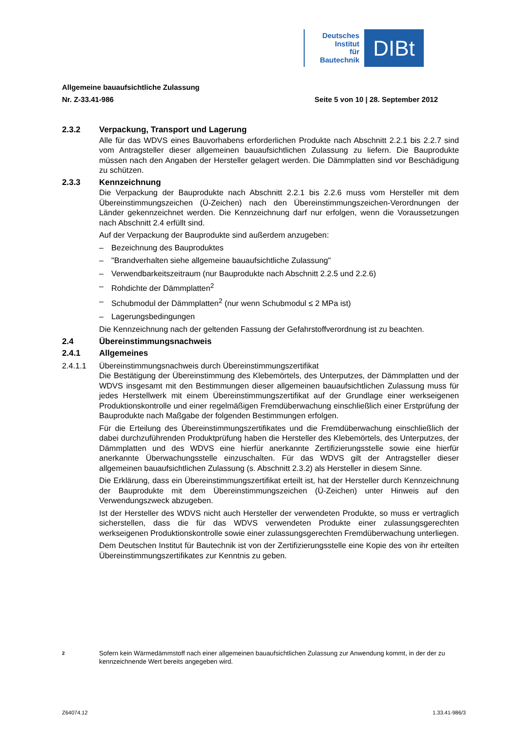Deutsches
Institut
für
Bautechnik
DIBt
Allgemeine bauaufsichtliche Zulassung
Nr. Z-33.41-986 Seite 5 von 10 | 28. September 2012
2.3.2 Verpackung, Transport und Lagerung
Alle für das WDVS eines Bauvorhabens erforderlichen Produkte nach Abschnitt 2.2.1 bis 2.2.7 sind vom Antragsteller dieser allgemeinen bauaufsichtlichen Zulassung zu liefern. Die Bauprodukte müssen nach den Angaben der Hersteller gelagert werden. Die Dämm­platten sind vor Beschädigung zu schützen.
2.3.3 Kennzeichnung
Die Verpackung der Bauprodukte nach Abschnitt 2.2.1 bis 2.2.6 muss vom Hersteller mit dem Übereinstimmungszeichen (Ü-Zeichen) nach den Übereinstimmungszeichen-Verord­nungen der Länder gekennzeichnet werden. Die Kennzeichnung darf nur erfolgen, wenn die Voraussetzungen nach Abschnitt 2.4 erfüllt sind.
Auf der Verpackung der Bauprodukte sind außerdem anzugeben:
– Bezeichnung des Bauproduktes
– "Brandverhalten siehe allgemeine bauaufsichtliche Zulassung"
– Verwendbarkeitszeitraum (nur Bauprodukte nach Abschnitt 2.2.5 und 2.2.6)
– Rohdichte der Dämmplatten<sup>2</sup>
– Schubmodul der Dämmplatten<sup>2</sup> (nur wenn Schubmodul ≤ 2 MPa ist)
– Lagerungsbedingungen
Die Kennzeichnung nach der geltenden Fassung der Gefahrstoffverordnung ist zu beachten.
2.4 Übereinstimmungsnachweis
2.4.1 Allgemeines
2.4.1.1 Übereinstimmungsnachweis durch Übereinstimmungszertifikat
Die Bestätigung der Übereinstimmung des Klebemörtels, des Unterputzes, der Dämmplatten und der WDVS insgesamt mit den Bestimmungen dieser allgemeinen bauaufsichtlichen Zulassung muss für jedes Herstellwerk mit einem Übereinstimmungszertifikat auf der Grundlage einer werkseigenen Produktionskontrolle und einer regelmäßigen Fremdüber­wachung einschließlich einer Erstprüfung der Bauprodukte nach Maßgabe der folgenden Bestimmungen erfolgen.
Für die Erteilung des Übereinstimmungszertifikates und die Fremdüberwachung einschließ­lich der dabei durchzuführenden Produktprüfung haben die Hersteller des Klebemörtels, des Unterputzes, der Dämmplatten und des WDVS eine hierfür anerkannte Zertifizierungsstelle sowie eine hierfür anerkannte Überwachungsstelle einzuschalten. Für das WDVS gilt der Antragsteller dieser allgemeinen bauaufsichtlichen Zulassung (s. Abschnitt 2.3.2) als Hersteller in diesem Sinne.
Die Erklärung, dass ein Übereinstimmungszertifikat erteilt ist, hat der Hersteller durch Kenn­zeichnung der Bauprodukte mit dem Übereinstimmungszeichen (Ü-Zeichen) unter Hinweis auf den Verwendungszweck abzugeben.
Ist der Hersteller des WDVS nicht auch Hersteller der verwendeten Produkte, so muss er vertraglich sicherstellen, dass die für das WDVS verwendeten Produkte einer zulassungs­gerechten werkseigenen Produktionskontrolle sowie einer zulassungsgerechten Fremdüber­wachung unterliegen.
Dem Deutschen Institut für Bautechnik ist von der Zertifizierungsstelle eine Kopie des von ihr erteilten Übereinstimmungszertifikates zur Kenntnis zu geben.
2 Sofern kein Wärmedämmstoff nach einer allgemeinen bauaufsichtlichen Zulassung zur Anwendung kommt, in der der zu kennzeichnende Wert bereits angegeben wird.
Z64074.12 1.33.41-986/3